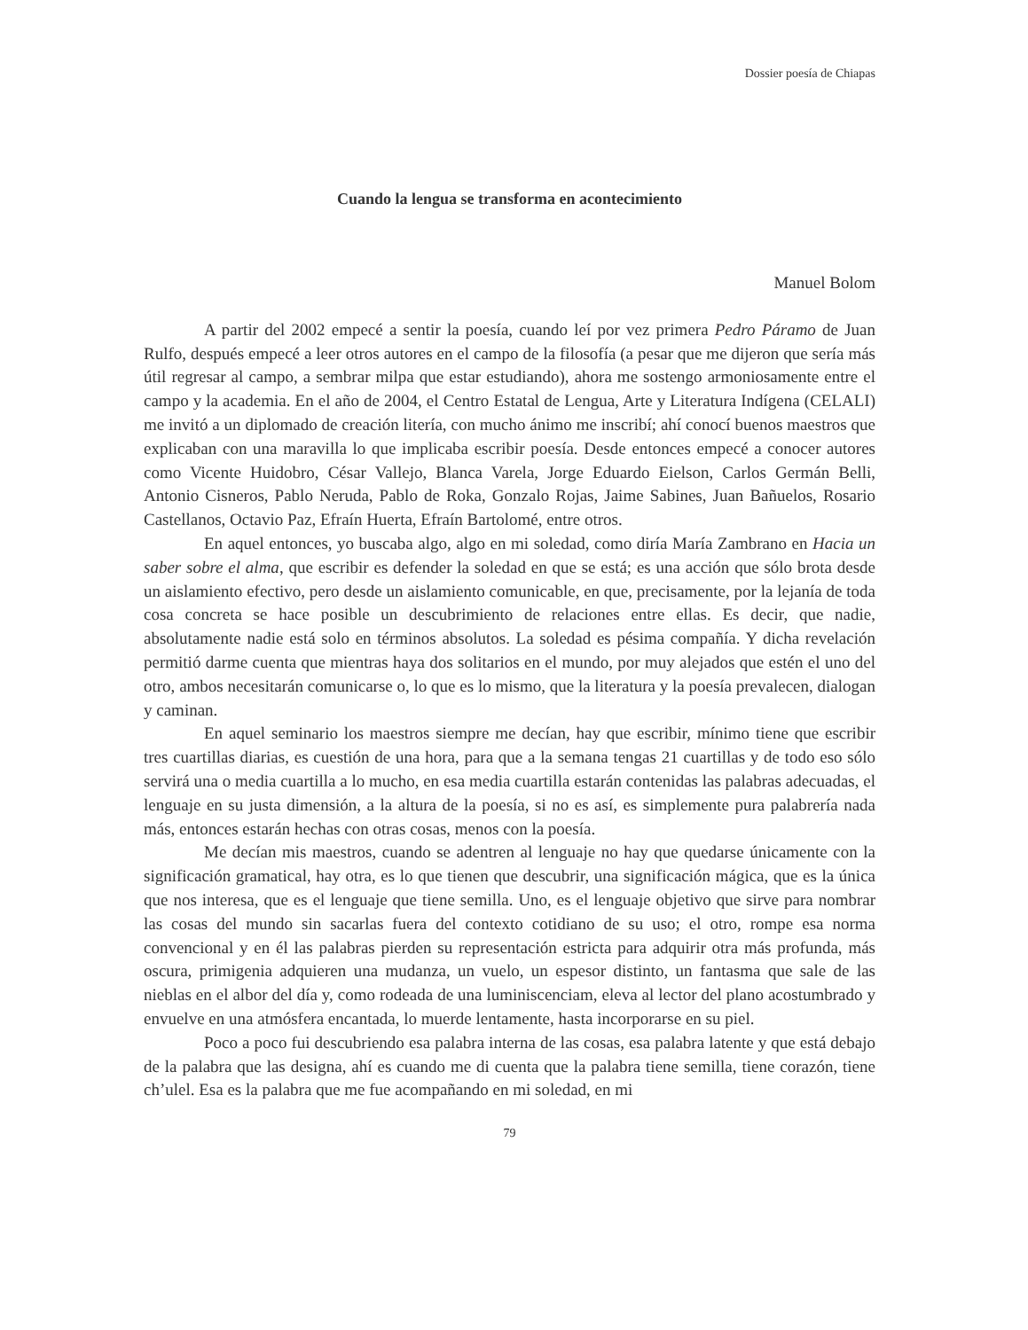Dossier poesía de Chiapas
Cuando la lengua se transforma en acontecimiento
Manuel Bolom
A partir del 2002 empecé a sentir la poesía, cuando leí por vez primera Pedro Páramo de Juan Rulfo, después empecé a leer otros autores en el campo de la filosofía (a pesar que me dijeron que sería más útil regresar al campo, a sembrar milpa que estar estudiando), ahora me sostengo armoniosamente entre el campo y la academia. En el año de 2004, el Centro Estatal de Lengua, Arte y Literatura Indígena (CELALI) me invitó a un diplomado de creación litería, con mucho ánimo me inscribí; ahí conocí buenos maestros que explicaban con una maravilla lo que implicaba escribir poesía. Desde entonces empecé a conocer autores como Vicente Huidobro, César Vallejo, Blanca Varela, Jorge Eduardo Eielson, Carlos Germán Belli, Antonio Cisneros, Pablo Neruda, Pablo de Roka, Gonzalo Rojas, Jaime Sabines, Juan Bañuelos, Rosario Castellanos, Octavio Paz, Efraín Huerta, Efraín Bartolomé, entre otros.
En aquel entonces, yo buscaba algo, algo en mi soledad, como diría María Zambrano en Hacia un saber sobre el alma, que escribir es defender la soledad en que se está; es una acción que sólo brota desde un aislamiento efectivo, pero desde un aislamiento comunicable, en que, precisamente, por la lejanía de toda cosa concreta se hace posible un descubrimiento de relaciones entre ellas. Es decir, que nadie, absolutamente nadie está solo en términos absolutos. La soledad es pésima compañía. Y dicha revelación permitió darme cuenta que mientras haya dos solitarios en el mundo, por muy alejados que estén el uno del otro, ambos necesitarán comunicarse o, lo que es lo mismo, que la literatura y la poesía prevalecen, dialogan y caminan.
En aquel seminario los maestros siempre me decían, hay que escribir, mínimo tiene que escribir tres cuartillas diarias, es cuestión de una hora, para que a la semana tengas 21 cuartillas y de todo eso sólo servirá una o media cuartilla a lo mucho, en esa media cuartilla estarán contenidas las palabras adecuadas, el lenguaje en su justa dimensión, a la altura de la poesía, si no es así, es simplemente pura palabrería nada más, entonces estarán hechas con otras cosas, menos con la poesía.
Me decían mis maestros, cuando se adentren al lenguaje no hay que quedarse únicamente con la significación gramatical, hay otra, es lo que tienen que descubrir, una significación mágica, que es la única que nos interesa, que es el lenguaje que tiene semilla. Uno, es el lenguaje objetivo que sirve para nombrar las cosas del mundo sin sacarlas fuera del contexto cotidiano de su uso; el otro, rompe esa norma convencional y en él las palabras pierden su representación estricta para adquirir otra más profunda, más oscura, primigenia adquieren una mudanza, un vuelo, un espesor distinto, un fantasma que sale de las nieblas en el albor del día y, como rodeada de una luminiscenciam, eleva al lector del plano acostumbrado y envuelve en una atmósfera encantada, lo muerde lentamente, hasta incorporarse en su piel.
Poco a poco fui descubriendo esa palabra interna de las cosas, esa palabra latente y que está debajo de la palabra que las designa, ahí es cuando me di cuenta que la palabra tiene semilla, tiene corazón, tiene ch’ulel. Esa es la palabra que me fue acompañando en mi soledad, en mi
79